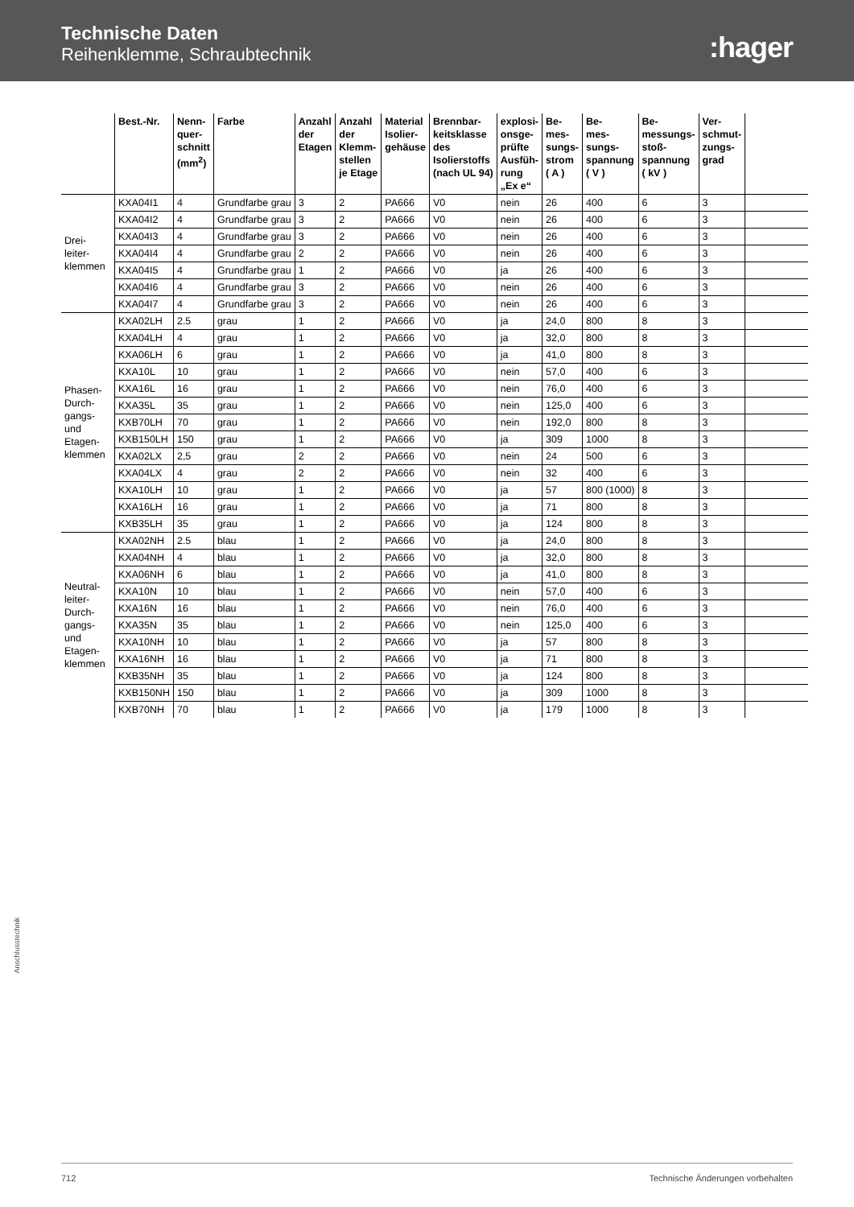Technische Daten
Reihenklemme, Schraubtechnik
:hager
| | Best.-Nr. | Nenn- quer- schnitt (mm<sup>2</sup>) | Farbe | Anzahl der Etagen | Anzahl der Klemm- stellen je Etage | Material Isolier- gehäuse | Brennbar- keitsklasse des Isolierstoffs (nach UL 94) | explosi- onsge- prüfte Ausfüh- rung „Ex e“ | Be- mes- sungs- strom ( A ) | Be- mes- sungs- spannung ( V ) | Be- messungs- stoß- spannung ( kV ) | Ver- schmut- zungs- grad | |
| --- | --- | --- | --- | --- | --- | --- | --- | --- | --- | --- | --- | --- | --- |
| Drei- leiter- klemmen | KXA04I1 | 4 | Grundfarbe grau | 3 | 2 | PA666 | V0 | nein | 26 | 400 | 6 | 3 | |
| | KXA04I2 | 4 | Grundfarbe grau | 3 | 2 | PA666 | V0 | nein | 26 | 400 | 6 | 3 | |
| | KXA04I3 | 4 | Grundfarbe grau | 3 | 2 | PA666 | V0 | nein | 26 | 400 | 6 | 3 | |
| | KXA04I4 | 4 | Grundfarbe grau | 2 | 2 | PA666 | V0 | nein | 26 | 400 | 6 | 3 | |
| | KXA04I5 | 4 | Grundfarbe grau | 1 | 2 | PA666 | V0 | ja | 26 | 400 | 6 | 3 | |
| | KXA04I6 | 4 | Grundfarbe grau | 3 | 2 | PA666 | V0 | nein | 26 | 400 | 6 | 3 | |
| | KXA04I7 | 4 | Grundfarbe grau | 3 | 2 | PA666 | V0 | nein | 26 | 400 | 6 | 3 | |
| Phasen- Durch- gangs- und Etagen- klemmen | KXA02LH | 2.5 | grau | 1 | 2 | PA666 | V0 | ja | 24,0 | 800 | 8 | 3 | |
| | KXA04LH | 4 | grau | 1 | 2 | PA666 | V0 | ja | 32,0 | 800 | 8 | 3 | |
| | KXA06LH | 6 | grau | 1 | 2 | PA666 | V0 | ja | 41,0 | 800 | 8 | 3 | |
| | KXA10L | 10 | grau | 1 | 2 | PA666 | V0 | nein | 57,0 | 400 | 6 | 3 | |
| | KXA16L | 16 | grau | 1 | 2 | PA666 | V0 | nein | 76,0 | 400 | 6 | 3 | |
| | KXA35L | 35 | grau | 1 | 2 | PA666 | V0 | nein | 125,0 | 400 | 6 | 3 | |
| | KXB70LH | 70 | grau | 1 | 2 | PA666 | V0 | nein | 192,0 | 800 | 8 | 3 | |
| | KXB150LH | 150 | grau | 1 | 2 | PA666 | V0 | ja | 309 | 1000 | 8 | 3 | |
| | KXA02LX | 2,5 | grau | 2 | 2 | PA666 | V0 | nein | 24 | 500 | 6 | 3 | |
| | KXA04LX | 4 | grau | 2 | 2 | PA666 | V0 | nein | 32 | 400 | 6 | 3 | |
| | KXA10LH | 10 | grau | 1 | 2 | PA666 | V0 | ja | 57 | 800 (1000) | 8 | 3 | |
| | KXA16LH | 16 | grau | 1 | 2 | PA666 | V0 | ja | 71 | 800 | 8 | 3 | |
| | KXB35LH | 35 | grau | 1 | 2 | PA666 | V0 | ja | 124 | 800 | 8 | 3 | |
| Neutral- leiter- Durch- gangs- und Etagen- klemmen | KXA02NH | 2.5 | blau | 1 | 2 | PA666 | V0 | ja | 24,0 | 800 | 8 | 3 | |
| | KXA04NH | 4 | blau | 1 | 2 | PA666 | V0 | ja | 32,0 | 800 | 8 | 3 | |
| | KXA06NH | 6 | blau | 1 | 2 | PA666 | V0 | ja | 41,0 | 800 | 8 | 3 | |
| | KXA10N | 10 | blau | 1 | 2 | PA666 | V0 | nein | 57,0 | 400 | 6 | 3 | |
| | KXA16N | 16 | blau | 1 | 2 | PA666 | V0 | nein | 76,0 | 400 | 6 | 3 | |
| | KXA35N | 35 | blau | 1 | 2 | PA666 | V0 | nein | 125,0 | 400 | 6 | 3 | |
| | KXA10NH | 10 | blau | 1 | 2 | PA666 | V0 | ja | 57 | 800 | 8 | 3 | |
| | KXA16NH | 16 | blau | 1 | 2 | PA666 | V0 | ja | 71 | 800 | 8 | 3 | |
| | KXB35NH | 35 | blau | 1 | 2 | PA666 | V0 | ja | 124 | 800 | 8 | 3 | |
| | KXB150NH | 150 | blau | 1 | 2 | PA666 | V0 | ja | 309 | 1000 | 8 | 3 | |
| | KXB70NH | 70 | blau | 1 | 2 | PA666 | V0 | ja | 179 | 1000 | 8 | 3 | |
Anschlusstechnik
712 Technische Änderungen vorbehalten